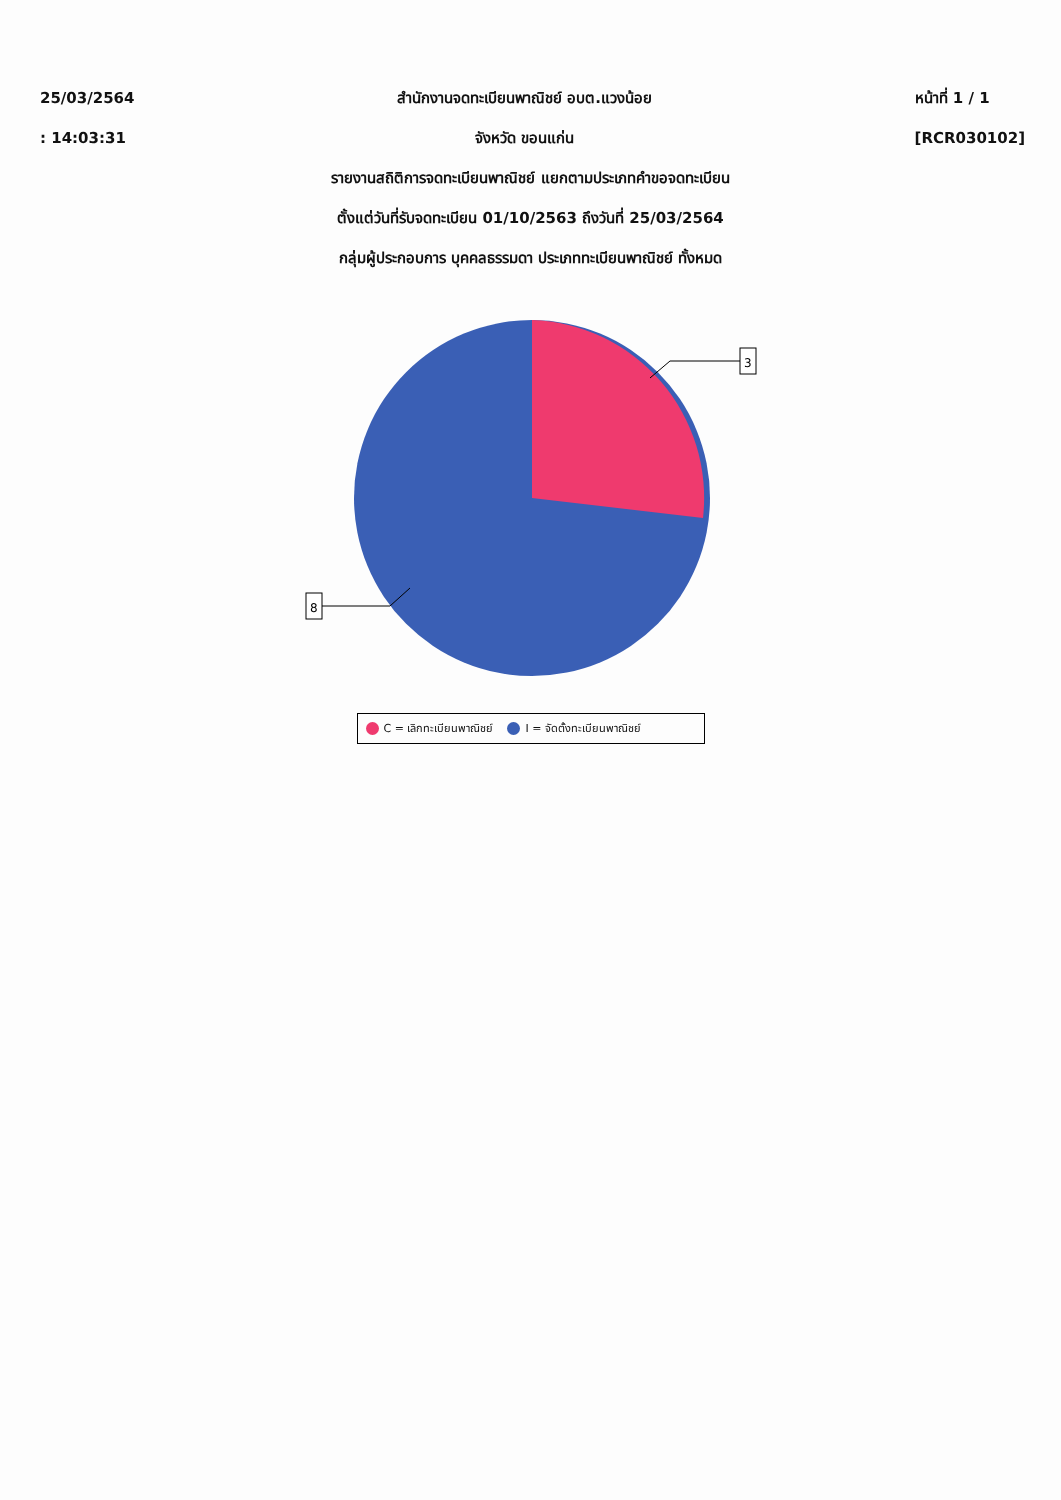25/03/2564
: 14:03:31
สำนักงานจดทะเบียนพาณิชย์ อบต.แวงน้อย
จังหวัด ขอนแก่น
หน้าที่ 1 / 1
[RCR030102]
รายงานสถิติการจดทะเบียนพาณิชย์ แยกตามประเภทคำขอจดทะเบียน
ตั้งแต่วันที่รับจดทะเบียน 01/10/2563 ถึงวันที่ 25/03/2564
กลุ่มผู้ประกอบการ บุคคลธรรมดา ประเภททะเบียนพาณิชย์ ทั้งหมด
3
8
C = เลิกทะเบียนพาณิชย์ I = จัดตั้งทะเบียนพาณิชย์